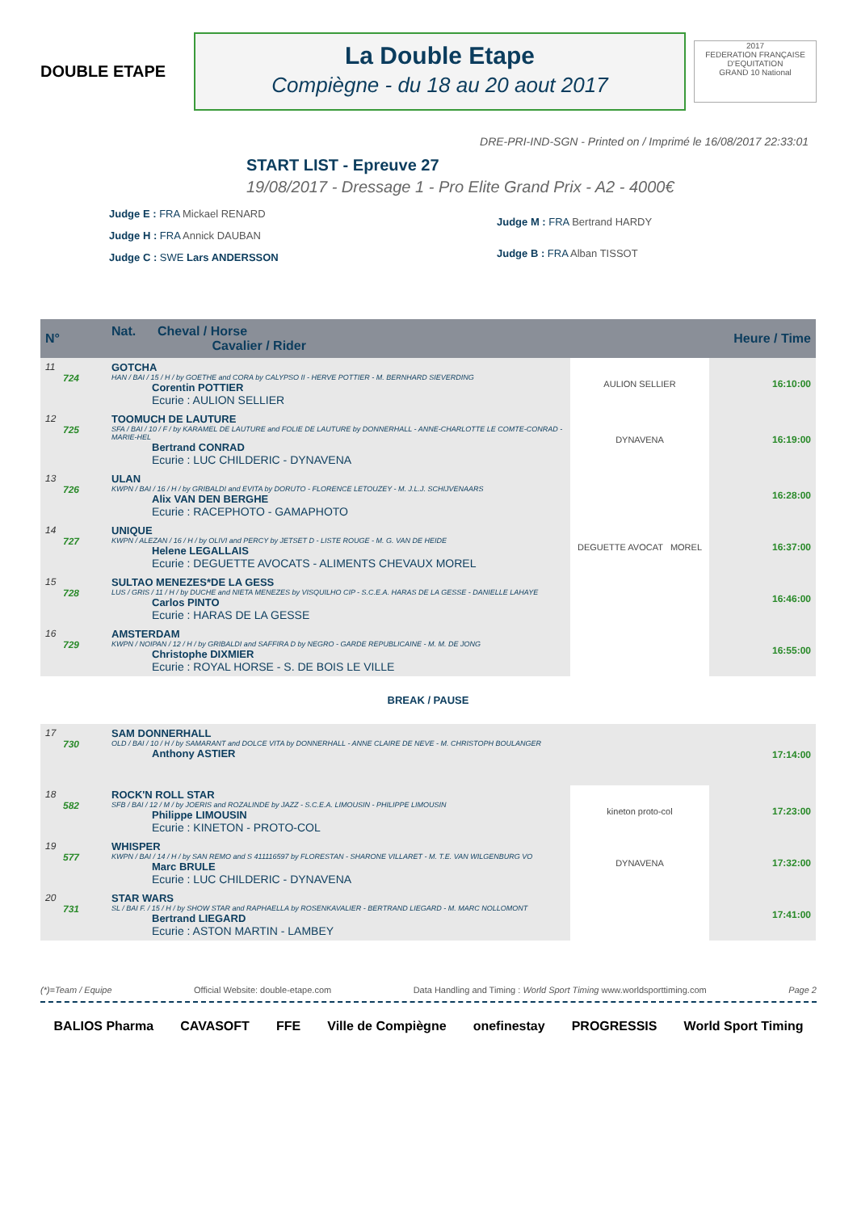DOUBLE ETAPE
La Double Etape
Compiègne - du 18 au 20 aout 2017
2017
FEDERATION FRANÇAISE D'EQUITATION
GRAND 10 National
DRE-PRI-IND-SGN - Printed on / Imprimé le 16/08/2017 22:33:01
START LIST - Epreuve 27
19/08/2017 - Dressage 1 - Pro Elite Grand Prix - A2 - 4000€
Judge E : FRA Mickael RENARD
Judge H : FRA Annick DAUBAN
Judge C : SWE Lars ANDERSSON
Judge M : FRA Bertrand HARDY
Judge B : FRA Alban TISSOT
| N° | Nat. Cheval / Horse Cavalier / Rider | | Heure / Time |
| --- | --- | --- | --- |
| 11 724 | GOTCHA HAN / BAI / 15 / H / by GOETHE and CORA by CALYPSO II - HERVE POTTIER - M. BERNHARD SIEVERDING Corentin POTTIER Ecurie : AULION SELLIER | AULION SELLIER | 16:10:00 |
| 12 725 | TOOMUCH DE LAUTURE SFA / BAI / 10 / F / by KARAMEL DE LAUTURE and FOLIE DE LAUTURE by DONNERHALL - ANNE-CHARLOTTE LE COMTE-CONRAD - MARIE-HEL Bertrand CONRAD Ecurie : LUC CHILDERIC - DYNAVENA | DYNAVENA | 16:19:00 |
| 13 726 | ULAN KWPN / BAI / 16 / H / by GRIBALDI and EVITA by DORUTO - FLORENCE LETOUZEY - M. J.L.J. SCHIJVENAARS Alix VAN DEN BERGHE Ecurie : RACEPHOTO - GAMAPHOTO | | 16:28:00 |
| 14 727 | UNIQUE KWPN / ALEZAN / 16 / H / by OLIVI and PERCY by JETSET D - LISTE ROUGE - M. G. VAN DE HEIDE Helene LEGALLAIS Ecurie : DEGUETTE AVOCATS - ALIMENTS CHEVAUX MOREL | DEGUETTE AVOCAT MOREL | 16:37:00 |
| 15 728 | SULTAO MENEZES*DE LA GESS LUS / GRIS / 11 / H / by DUCHE and NIETA MENEZES by VISQUILHO CIP - S.C.E.A. HARAS DE LA GESSE - DANIELLE LAHAYE Carlos PINTO Ecurie : HARAS DE LA GESSE | | 16:46:00 |
| 16 729 | AMSTERDAM KWPN / NOIPAN / 12 / H / by GRIBALDI and SAFFIRA D by NEGRO - GARDE REPUBLICAINE - M. M. DE JONG Christophe DIXMIER Ecurie : ROYAL HORSE - S. DE BOIS LE VILLE | | 16:55:00 |
| BREAK / PAUSE | | | |
| 17 730 | SAM DONNERHALL OLD / BAI / 10 / H / by SAMARANT and DOLCE VITA by DONNERHALL - ANNE CLAIRE DE NEVE - M. CHRISTOPH BOULANGER Anthony ASTIER | | 17:14:00 |
| 18 582 | ROCK'N ROLL STAR SFB / BAI / 12 / M / by JOERIS and ROZALINDE by JAZZ - S.C.E.A. LIMOUSIN - PHILIPPE LIMOUSIN Philippe LIMOUSIN Ecurie : KINETON - PROTO-COL | kineton proto-col | 17:23:00 |
| 19 577 | WHISPER KWPN / BAI / 14 / H / by SAN REMO and S 411116597 by FLORESTAN - SHARONE VILLARET - M. T.E. VAN WILGENBURG VO Marc BRULE Ecurie : LUC CHILDERIC - DYNAVENA | DYNAVENA | 17:32:00 |
| 20 731 | STAR WARS SL / BAI F. / 15 / H / by SHOW STAR and RAPHAELLA by ROSENKAVALIER - BERTRAND LIEGARD - M. MARC NOLLOMONT Bertrand LIEGARD Ecurie : ASTON MARTIN - LAMBEY | | 17:41:00 |
(*)=Team / Equipe Official Website: double-etape.com Data Handling and Timing : World Sport Timing www.worldsporttiming.com Page 2
BALIOS Pharma CAVASOFT FFE Ville de Compiègne onefinestay PROGRESSIS World Sport Timing